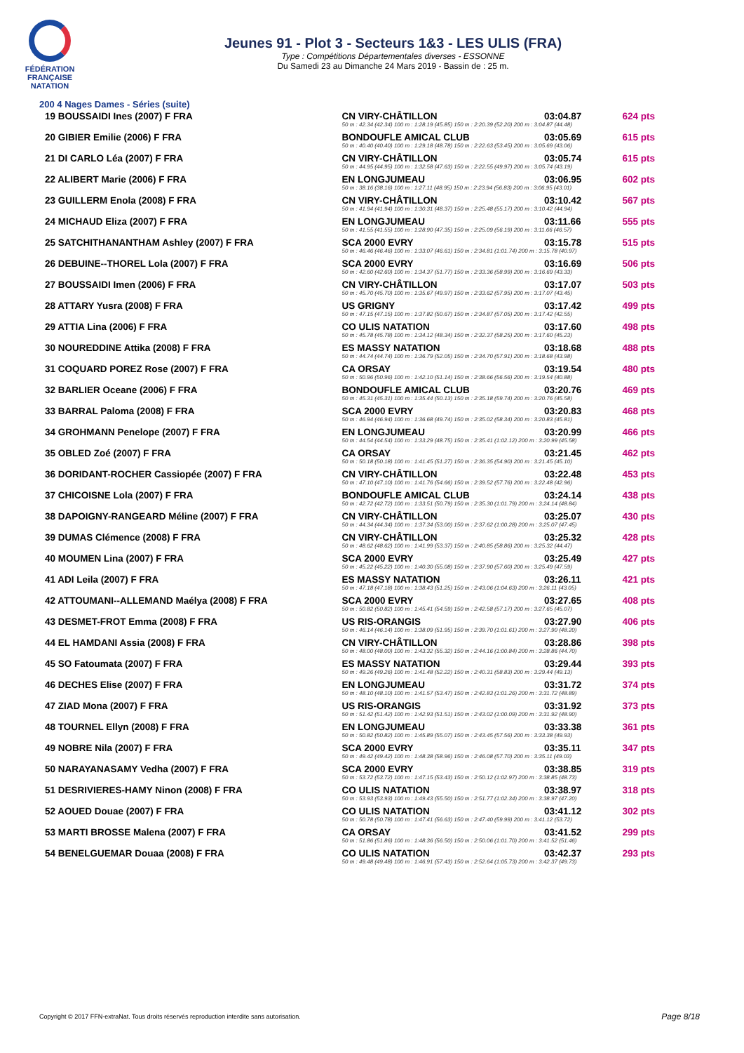FÉDÉRATION FRANÇAISE
NATATION
Jeunes 91 - Plot 3 - Secteurs 1&3 - LES ULIS (FRA)
Type : Compétitions Départementales diverses - ESSONNE
Du Samedi 23 au Dimanche 24 Mars 2019 - Bassin de : 25 m.
200 4 Nages Dames - Séries (suite)
| 19 BOUSSAIDI Ines (2007) F FRA | CN VIRY-CHÂTILLON | 03:04.87 | 624 pts |
| | 50 m : 42.34 (42.34) 100 m : 1:28.19 (45.85) 150 m : 2:20.39 (52.20) 200 m : 3:04.87 (44.48) | | |
| 20 GIBIER Emilie (2006) F FRA | BONDOUFLE AMICAL CLUB | 03:05.69 | 615 pts |
| | 50 m : 40.40 (40.40) 100 m : 1:29.18 (48.78) 150 m : 2:22.63 (53.45) 200 m : 3:05.69 (43.06) | | |
| 21 DI CARLO Léa (2007) F FRA | CN VIRY-CHÂTILLON | 03:05.74 | 615 pts |
| | 50 m : 44.95 (44.95) 100 m : 1:32.58 (47.63) 150 m : 2:22.55 (49.97) 200 m : 3:05.74 (43.19) | | |
| 22 ALIBERT Marie (2006) F FRA | EN LONGJUMEAU | 03:06.95 | 602 pts |
| | 50 m : 38.16 (38.16) 100 m : 1:27.11 (48.95) 150 m : 2:23.94 (56.83) 200 m : 3:06.95 (43.01) | | |
| 23 GUILLERM Enola (2008) F FRA | CN VIRY-CHÂTILLON | 03:10.42 | 567 pts |
| | 50 m : 41.94 (41.94) 100 m : 1:30.31 (48.37) 150 m : 2:25.48 (55.17) 200 m : 3:10.42 (44.94) | | |
| 24 MICHAUD Eliza (2007) F FRA | EN LONGJUMEAU | 03:11.66 | 555 pts |
| | 50 m : 41.55 (41.55) 100 m : 1:28.90 (47.35) 150 m : 2:25.09 (56.19) 200 m : 3:11.66 (46.57) | | |
| 25 SATCHITHANANTHAM Ashley (2007) F FRA | SCA 2000 EVRY | 03:15.78 | 515 pts |
| | 50 m : 46.46 (46.46) 100 m : 1:33.07 (46.61) 150 m : 2:34.81 (1:01.74) 200 m : 3:15.78 (40.97) | | |
| 26 DEBUINE--THOREL Lola (2007) F FRA | SCA 2000 EVRY | 03:16.69 | 506 pts |
| | 50 m : 42.60 (42.60) 100 m : 1:34.37 (51.77) 150 m : 2:33.36 (58.99) 200 m : 3:16.69 (43.33) | | |
| 27 BOUSSAIDI Imen (2006) F FRA | CN VIRY-CHÂTILLON | 03:17.07 | 503 pts |
| | 50 m : 45.70 (45.70) 100 m : 1:35.67 (49.97) 150 m : 2:33.62 (57.95) 200 m : 3:17.07 (43.45) | | |
| 28 ATTARY Yusra (2008) F FRA | US GRIGNY | 03:17.42 | 499 pts |
| | 50 m : 47.15 (47.15) 100 m : 1:37.82 (50.67) 150 m : 2:34.87 (57.05) 200 m : 3:17.42 (42.55) | | |
| 29 ATTIA Lina (2006) F FRA | CO ULIS NATATION | 03:17.60 | 498 pts |
| | 50 m : 45.78 (45.78) 100 m : 1:34.12 (48.34) 150 m : 2:32.37 (58.25) 200 m : 3:17.60 (45.23) | | |
| 30 NOUREDDINE Attika (2008) F FRA | ES MASSY NATATION | 03:18.68 | 488 pts |
| | 50 m : 44.74 (44.74) 100 m : 1:36.79 (52.05) 150 m : 2:34.70 (57.91) 200 m : 3:18.68 (43.98) | | |
| 31 COQUARD POREZ Rose (2007) F FRA | CA ORSAY | 03:19.54 | 480 pts |
| | 50 m : 50.96 (50.96) 100 m : 1:42.10 (51.14) 150 m : 2:38.66 (56.56) 200 m : 3:19.54 (40.88) | | |
| 32 BARLIER Oceane (2006) F FRA | BONDOUFLE AMICAL CLUB | 03:20.76 | 469 pts |
| | 50 m : 45.31 (45.31) 100 m : 1:35.44 (50.13) 150 m : 2:35.18 (59.74) 200 m : 3:20.76 (45.58) | | |
| 33 BARRAL Paloma (2008) F FRA | SCA 2000 EVRY | 03:20.83 | 468 pts |
| | 50 m : 46.94 (46.94) 100 m : 1:36.68 (49.74) 150 m : 2:35.02 (58.34) 200 m : 3:20.83 (45.81) | | |
| 34 GROHMANN Penelope (2007) F FRA | EN LONGJUMEAU | 03:20.99 | 466 pts |
| | 50 m : 44.54 (44.54) 100 m : 1:33.29 (48.75) 150 m : 2:35.41 (1:02.12) 200 m : 3:20.99 (45.58) | | |
| 35 OBLED Zoé (2007) F FRA | CA ORSAY | 03:21.45 | 462 pts |
| | 50 m : 50.18 (50.18) 100 m : 1:41.45 (51.27) 150 m : 2:36.35 (54.90) 200 m : 3:21.45 (45.10) | | |
| 36 DORIDANT-ROCHER Cassiopée (2007) F FRA | CN VIRY-CHÂTILLON | 03:22.48 | 453 pts |
| | 50 m : 47.10 (47.10) 100 m : 1:41.76 (54.66) 150 m : 2:39.52 (57.76) 200 m : 3:22.48 (42.96) | | |
| 37 CHICOISNE Lola (2007) F FRA | BONDOUFLE AMICAL CLUB | 03:24.14 | 438 pts |
| | 50 m : 42.72 (42.72) 100 m : 1:33.51 (50.79) 150 m : 2:35.30 (1:01.79) 200 m : 3:24.14 (48.84) | | |
| 38 DAPOIGNY-RANGEARD Méline (2007) F FRA | CN VIRY-CHÂTILLON | 03:25.07 | 430 pts |
| | 50 m : 44.34 (44.34) 100 m : 1:37.34 (53.00) 150 m : 2:37.62 (1:00.28) 200 m : 3:25.07 (47.45) | | |
| 39 DUMAS Clémence (2008) F FRA | CN VIRY-CHÂTILLON | 03:25.32 | 428 pts |
| | 50 m : 48.62 (48.62) 100 m : 1:41.99 (53.37) 150 m : 2:40.85 (58.86) 200 m : 3:25.32 (44.47) | | |
| 40 MOUMEN Lina (2007) F FRA | SCA 2000 EVRY | 03:25.49 | 427 pts |
| | 50 m : 45.22 (45.22) 100 m : 1:40.30 (55.08) 150 m : 2:37.90 (57.60) 200 m : 3:25.49 (47.59) | | |
| 41 ADI Leila (2007) F FRA | ES MASSY NATATION | 03:26.11 | 421 pts |
| | 50 m : 47.18 (47.18) 100 m : 1:38.43 (51.25) 150 m : 2:43.06 (1:04.63) 200 m : 3:26.11 (43.05) | | |
| 42 ATTOUMANI--ALLEMAND Maélya (2008) F FRA | SCA 2000 EVRY | 03:27.65 | 408 pts |
| | 50 m : 50.82 (50.82) 100 m : 1:45.41 (54.59) 150 m : 2:42.58 (57.17) 200 m : 3:27.65 (45.07) | | |
| 43 DESMET-FROT Emma (2008) F FRA | US RIS-ORANGIS | 03:27.90 | 406 pts |
| | 50 m : 46.14 (46.14) 100 m : 1:38.09 (51.95) 150 m : 2:39.70 (1:01.61) 200 m : 3:27.90 (48.20) | | |
| 44 EL HAMDANI Assia (2008) F FRA | CN VIRY-CHÂTILLON | 03:28.86 | 398 pts |
| | 50 m : 48.00 (48.00) 100 m : 1:43.32 (55.32) 150 m : 2:44.16 (1:00.84) 200 m : 3:28.86 (44.70) | | |
| 45 SO Fatoumata (2007) F FRA | ES MASSY NATATION | 03:29.44 | 393 pts |
| | 50 m : 49.26 (49.26) 100 m : 1:41.48 (52.22) 150 m : 2:40.31 (58.83) 200 m : 3:29.44 (49.13) | | |
| 46 DECHES Elise (2007) F FRA | EN LONGJUMEAU | 03:31.72 | 374 pts |
| | 50 m : 48.10 (48.10) 100 m : 1:41.57 (53.47) 150 m : 2:42.83 (1:01.26) 200 m : 3:31.72 (48.89) | | |
| 47 ZIAD Mona (2007) F FRA | US RIS-ORANGIS | 03:31.92 | 373 pts |
| | 50 m : 51.42 (51.42) 100 m : 1:42.93 (51.51) 150 m : 2:43.02 (1:00.09) 200 m : 3:31.92 (48.90) | | |
| 48 TOURNEL Ellyn (2008) F FRA | EN LONGJUMEAU | 03:33.38 | 361 pts |
| | 50 m : 50.82 (50.82) 100 m : 1:45.89 (55.07) 150 m : 2:43.45 (57.56) 200 m : 3:33.38 (49.93) | | |
| 49 NOBRE Nila (2007) F FRA | SCA 2000 EVRY | 03:35.11 | 347 pts |
| | 50 m : 49.42 (49.42) 100 m : 1:48.38 (58.96) 150 m : 2:46.08 (57.70) 200 m : 3:35.11 (49.03) | | |
| 50 NARAYANASAMY Vedha (2007) F FRA | SCA 2000 EVRY | 03:38.85 | 319 pts |
| | 50 m : 53.72 (53.72) 100 m : 1:47.15 (53.43) 150 m : 2:50.12 (1:02.97) 200 m : 3:38.85 (48.73) | | |
| 51 DESRIVIERES-HAMY Ninon (2008) F FRA | CO ULIS NATATION | 03:38.97 | 318 pts |
| | 50 m : 53.93 (53.93) 100 m : 1:49.43 (55.50) 150 m : 2:51.77 (1:02.34) 200 m : 3:38.97 (47.20) | | |
| 52 AOUED Douae (2007) F FRA | CO ULIS NATATION | 03:41.12 | 302 pts |
| | 50 m : 50.78 (50.78) 100 m : 1:47.41 (56.63) 150 m : 2:47.40 (59.99) 200 m : 3:41.12 (53.72) | | |
| 53 MARTI BROSSE Malena (2007) F FRA | CA ORSAY | 03:41.52 | 299 pts |
| | 50 m : 51.86 (51.86) 100 m : 1:48.36 (56.50) 150 m : 2:50.06 (1:01.70) 200 m : 3:41.52 (51.46) | | |
| 54 BENELGUEMAR Douaa (2008) F FRA | CO ULIS NATATION | 03:42.37 | 293 pts |
| | 50 m : 49.48 (49.48) 100 m : 1:46.91 (57.43) 150 m : 2:52.64 (1:05.73) 200 m : 3:42.37 (49.73) | | |
Copyright © 2017 FFN-extraNat. Tous droits réservés reproduction interdite sans autorisation.
Page 8/18